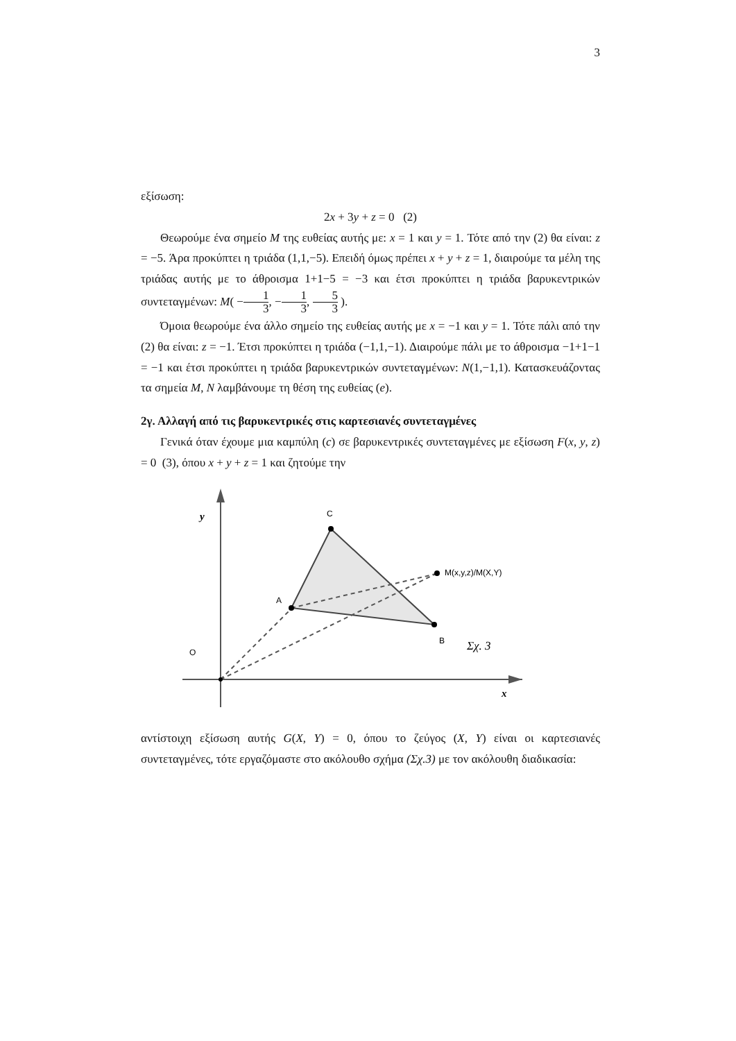3
εξίσωση:
2x + 3y + z = 0 (2)
Θεωρούμε ένα σημείο M της ευθείας αυτής με: x = 1 και y = 1. Τότε από την (2) θα είναι: z = −5. Άρα προκύπτει η τριάδα (1,1,−5). Επειδή όμως πρέπει x + y + z = 1, διαιρούμε τα μέλη της τριάδας αυτής με το άθροισμα 1+1−5 = −3 και έτσι προκύπτει η τριάδα βαρυκεντρικών συντεταγμένων: M( −1 3, −1 3, 5 3 ).
Όμοια θεωρούμε ένα άλλο σημείο της ευθείας αυτής με x = −1 και y = 1. Τότε πάλι από την (2) θα είναι: z = −1. Έτσι προκύπτει η τριάδα (−1,1,−1). Διαιρούμε πάλι με το άθροισμα −1+1−1 = −1 και έτσι προκύπτει η τριάδα βαρυκεντρικών συντεταγμένων: N(1,−1,1). Κατασκευάζοντας τα σημεία M, N λαμβάνουμε τη θέση της ευθείας (e).
2γ. Αλλαγή από τις βαρυκεντρικές στις καρτεσιανές συντεταγμένες
Γενικά όταν έχουμε μια καμπύλη (c) σε βαρυκεντρικές συντεταγμένες με εξίσωση F(x, y, z) = 0 (3), όπου x + y + z = 1 και ζητούμε την
y
x
O
C
A
B
M(x,y,z)/M(X,Y)
Σχ. 3
αντίστοιχη εξίσωση αυτής G(X, Y) = 0, όπου το ζεύγος (X, Y) είναι οι καρτεσιανές συντεταγμένες, τότε εργαζόμαστε στο ακόλουθο σχήμα (Σχ.3) με τον ακόλουθη διαδικασία: